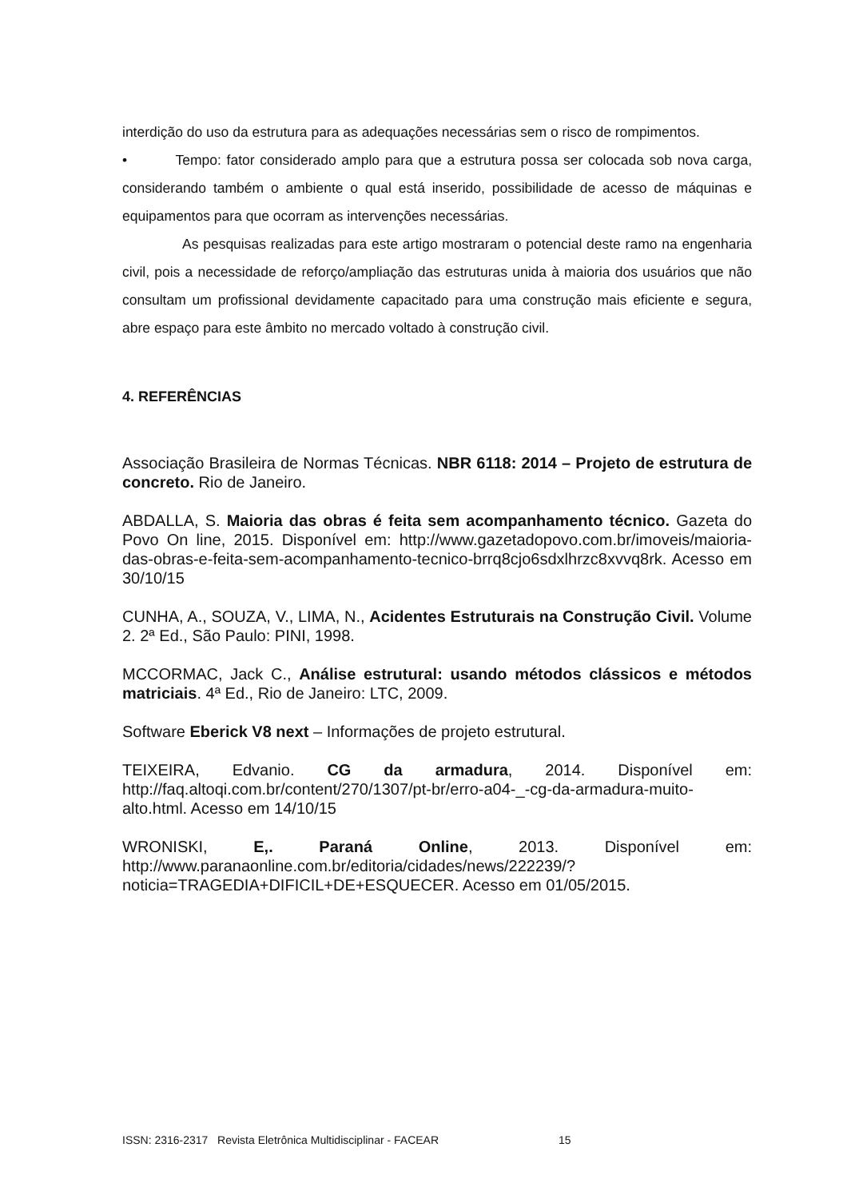interdição do uso da estrutura para as adequações necessárias sem o risco de rompimentos.
• Tempo: fator considerado amplo para que a estrutura possa ser colocada sob nova carga, considerando também o ambiente o qual está inserido, possibilidade de acesso de máquinas e equipamentos para que ocorram as intervenções necessárias.
As pesquisas realizadas para este artigo mostraram o potencial deste ramo na engenharia civil, pois a necessidade de reforço/ampliação das estruturas unida à maioria dos usuários que não consultam um profissional devidamente capacitado para uma construção mais eficiente e segura, abre espaço para este âmbito no mercado voltado à construção civil.
4. REFERÊNCIAS
Associação Brasileira de Normas Técnicas. NBR 6118: 2014 – Projeto de estrutura de concreto. Rio de Janeiro.
ABDALLA, S. Maioria das obras é feita sem acompanhamento técnico. Gazeta do Povo On line, 2015. Disponível em: http://www.gazetadopovo.com.br/imoveis/maioria-das-obras-e-feita-sem-acompanhamento-tecnico-brrq8cjo6sdxlhrzc8xvvq8rk. Acesso em 30/10/15
CUNHA, A., SOUZA, V., LIMA, N., Acidentes Estruturais na Construção Civil. Volume 2. 2ª Ed., São Paulo: PINI, 1998.
MCCORMAC, Jack C., Análise estrutural: usando métodos clássicos e métodos matriciais. 4ª Ed., Rio de Janeiro: LTC, 2009.
Software Eberick V8 next – Informações de projeto estrutural.
TEIXEIRA, Edvanio. CG da armadura, 2014. Disponível em: http://faq.altoqi.com.br/content/270/1307/pt-br/erro-a04-_-cg-da-armadura-muito-alto.html. Acesso em 14/10/15
WRONISKI, E,. Paraná Online, 2013. Disponível em: http://www.paranaonline.com.br/editoria/cidades/news/222239/?noticia=TRAGEDIA+DIFICIL+DE+ESQUECER. Acesso em 01/05/2015.
ISSN: 2316-2317 Revista Eletrônica Multidisciplinar - FACEAR 15